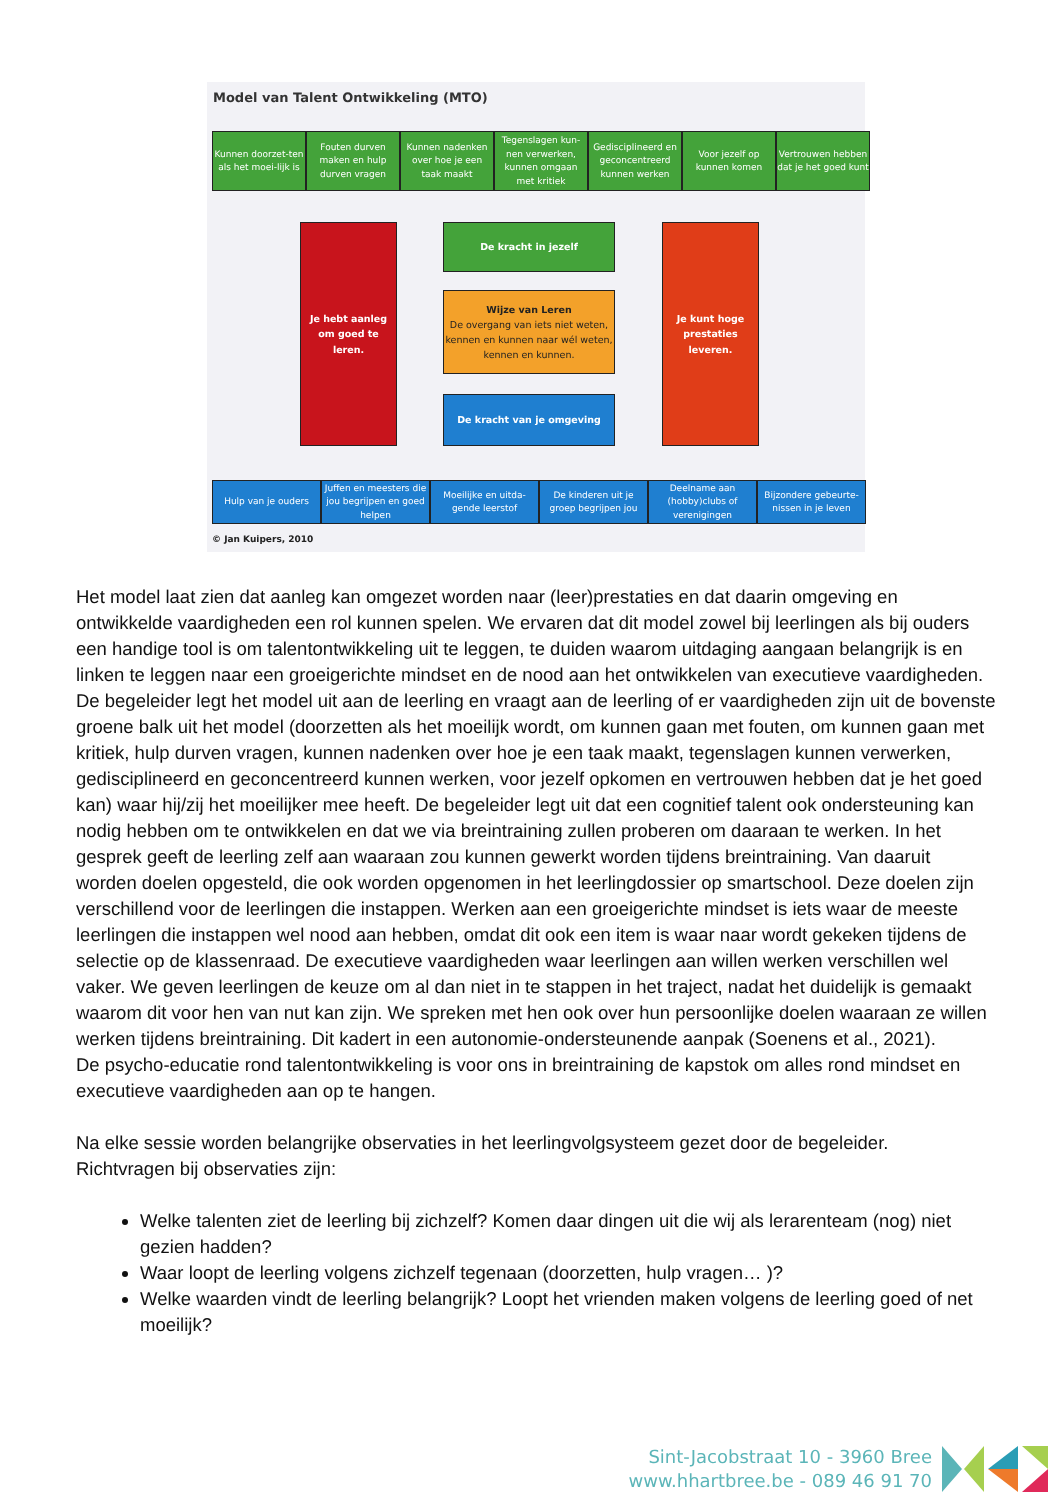Model van Talent Ontwikkeling (MTO)
Kunnen doorzet-ten als het moei-lijk is
Fouten durven maken en hulp durven vragen
Kunnen nadenken over hoe je een taak maakt
Tegenslagen kun-nen verwerken, kunnen omgaan met kritiek
Gedisciplineerd en geconcentreerd kunnen werken
Voor jezelf op kunnen komen
Vertrouwen hebben dat je het goed kunt
Je hebt aanleg
om goed te leren.
De kracht in jezelf
Wijze van Leren
De overgang van iets niet weten, kennen en kunnen naar wél weten, kennen en kunnen.
De kracht van je omgeving
Je kunt hoge
prestaties leveren.
Hulp van je ouders Juffen en meesters die jou begrijpen en goed helpen
Moeilijke en uitda-gende leerstof
De kinderen uit je groep begrijpen jou
Deelname aan (hobby)clubs of verenigingen
Bijzondere gebeurte-nissen in je leven
© Jan Kuipers, 2010
Het model laat zien dat aanleg kan omgezet worden naar (leer)prestaties en dat daarin omgeving en ontwikkelde vaardigheden een rol kunnen spelen. We ervaren dat dit model zowel bij leerlingen als bij ouders een handige tool is om talentontwikkeling uit te leggen, te duiden waarom uitdaging aangaan belangrijk is en linken te leggen naar een groeigerichte mindset en de nood aan het ontwikkelen van executieve vaardigheden. De begeleider legt het model uit aan de leerling en vraagt aan de leerling of er vaardigheden zijn uit de bovenste groene balk uit het model (doorzetten als het moeilijk wordt, om kunnen gaan met fouten, om kunnen gaan met kritiek, hulp durven vragen, kunnen nadenken over hoe je een taak maakt, tegenslagen kunnen verwerken, gedisciplineerd en geconcentreerd kunnen werken, voor jezelf opkomen en vertrouwen hebben dat je het goed kan) waar hij/zij het moeilijker mee heeft. De begeleider legt uit dat een cognitief talent ook ondersteuning kan nodig hebben om te ontwikkelen en dat we via breintraining zullen proberen om daaraan te werken. In het gesprek geeft de leerling zelf aan waaraan zou kunnen gewerkt worden tijdens breintraining. Van daaruit worden doelen opgesteld, die ook worden opgenomen in het leerlingdossier op smartschool. Deze doelen zijn verschillend voor de leerlingen die instappen. Werken aan een groeigerichte mindset is iets waar de meeste leerlingen die instappen wel nood aan hebben, omdat dit ook een item is waar naar wordt gekeken tijdens de selectie op de klassenraad. De executieve vaardigheden waar leerlingen aan willen werken verschillen wel vaker. We geven leerlingen de keuze om al dan niet in te stappen in het traject, nadat het duidelijk is gemaakt waarom dit voor hen van nut kan zijn. We spreken met hen ook over hun persoonlijke doelen waaraan ze willen werken tijdens breintraining. Dit kadert in een autonomie-ondersteunende aanpak (Soenens et al., 2021).
De psycho-educatie rond talentontwikkeling is voor ons in breintraining de kapstok om alles rond mindset en executieve vaardigheden aan op te hangen.
Na elke sessie worden belangrijke observaties in het leerlingvolgsysteem gezet door de begeleider.
Richtvragen bij observaties zijn:
Welke talenten ziet de leerling bij zichzelf? Komen daar dingen uit die wij als lerarenteam (nog) niet gezien hadden?
Waar loopt de leerling volgens zichzelf tegenaan (doorzetten, hulp vragen… )?
Welke waarden vindt de leerling belangrijk? Loopt het vrienden maken volgens de leerling goed of net moeilijk?
Sint-Jacobstraat 10 - 3960 Bree
www.hhartbree.be - 089 46 91 70